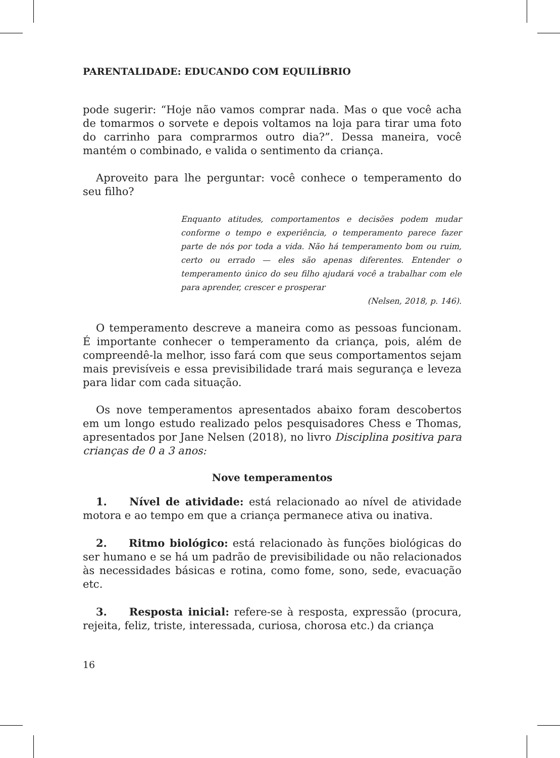PARENTALIDADE: EDUCANDO COM EQUILÍBRIO
pode sugerir: “Hoje não vamos comprar nada. Mas o que você acha de tomarmos o sorvete e depois voltamos na loja para tirar uma foto do carrinho para comprarmos outro dia?”. Dessa maneira, você mantém o combinado, e valida o sentimento da criança.
Aproveito para lhe perguntar: você conhece o temperamento do seu filho?
Enquanto atitudes, comportamentos e decisões podem mudar conforme o tempo e experiência, o temperamento parece fazer parte de nós por toda a vida. Não há temperamento bom ou ruim, certo ou errado — eles são apenas diferentes. Entender o temperamento único do seu filho ajudará você a trabalhar com ele para aprender, crescer e prosperar
(Nelsen, 2018, p. 146).
O temperamento descreve a maneira como as pessoas funcionam. É importante conhecer o temperamento da criança, pois, além de compreendê-la melhor, isso fará com que seus comportamentos sejam mais previsíveis e essa previsibilidade trará mais segurança e leveza para lidar com cada situação.
Os nove temperamentos apresentados abaixo foram descobertos em um longo estudo realizado pelos pesquisadores Chess e Thomas, apresentados por Jane Nelsen (2018), no livro Disciplina positiva para crianças de 0 a 3 anos:
Nove temperamentos
1. Nível de atividade: está relacionado ao nível de atividade motora e ao tempo em que a criança permanece ativa ou inativa.
2. Ritmo biológico: está relacionado às funções biológicas do ser humano e se há um padrão de previsibilidade ou não relacionados às necessidades básicas e rotina, como fome, sono, sede, evacuação etc.
3. Resposta inicial: refere-se à resposta, expressão (procura, rejeita, feliz, triste, interessada, curiosa, chorosa etc.) da criança
16